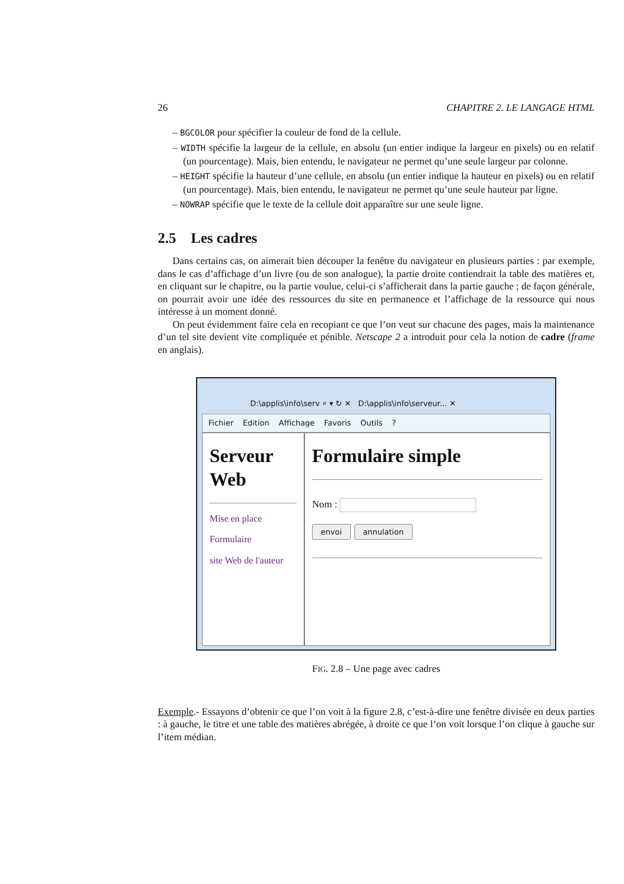26 CHAPITRE 2. LE LANGAGE HTML
– BGCOLOR pour spécifier la couleur de fond de la cellule.
– WIDTH spécifie la largeur de la cellule, en absolu (un entier indique la largeur en pixels) ou en relatif (un pourcentage). Mais, bien entendu, le navigateur ne permet qu’une seule largeur par colonne.
– HEIGHT spécifie la hauteur d’une cellule, en absolu (un entier indique la hauteur en pixels) ou en relatif (un pourcentage). Mais, bien entendu, le navigateur ne permet qu’une seule hauteur par ligne.
– NOWRAP spécifie que le texte de la cellule doit apparaître sur une seule ligne.
2.5 Les cadres
Dans certains cas, on aimerait bien découper la fenêtre du navigateur en plusieurs parties : par exemple, dans le cas d’affichage d’un livre (ou de son analogue), la partie droite contiendrait la table des matières et, en cliquant sur le chapitre, ou la partie voulue, celui-ci s’afficherait dans la partie gauche ; de façon générale, on pourrait avoir une idée des ressources du site en permanence et l’affichage de la ressource qui nous intéresse à un moment donné.
On peut évidemment faire cela en recopiant ce que l’on veut sur chacune des pages, mais la maintenance d’un tel site devient vite compliquée et pénible. Netscape 2 a introduit pour cela la notion de cadre (frame en anglais).
D:\applis\info\serv ⌕ ▾ ↻ ✕ D:\applis\info\serveur... ✕
Fichier Edition Affichage Favoris Outils?
Serveur Web
Mise en place
Formulaire
site Web de l'auteur
Formulaire simple
Nom :
envoi annulation
FIG. 2.8 – Une page avec cadres
Exemple.- Essayons d’obtenir ce que l’on voit à la figure 2.8, c’est-à-dire une fenêtre divisée en deux parties : à gauche, le titre et une table des matières abrégée, à droite ce que l’on voit lorsque l’on clique à gauche sur l’item médian.